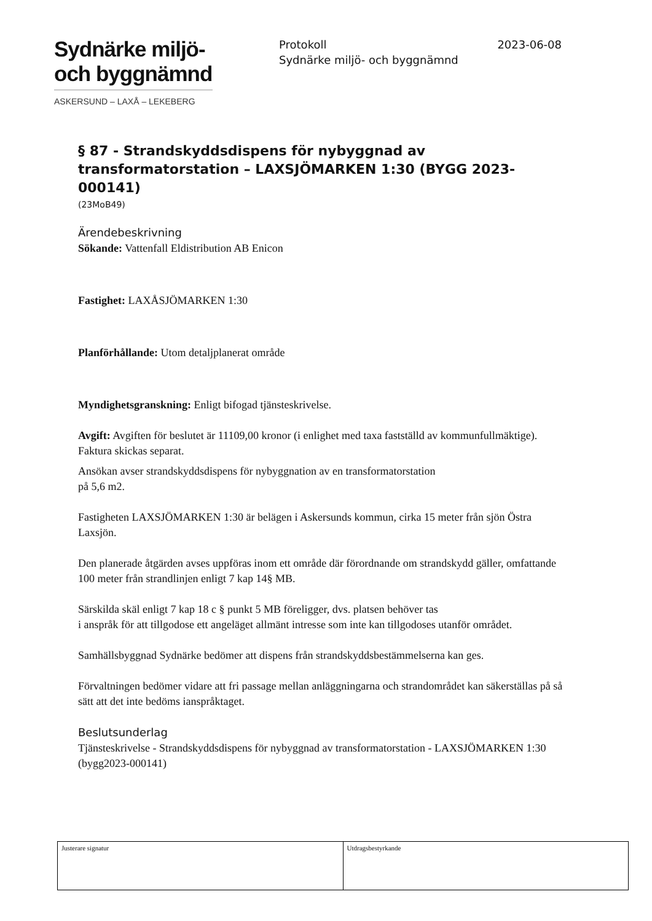Sydnärke miljö-
och byggnämnd
ASKERSUND – LAXÅ – LEKEBERG
Protokoll
Sydnärke miljö- och byggnämnd
2023-06-08
§ 87 - Strandskyddsdispens för nybyggnad av transformatorstation – LAXSJÖMARKEN 1:30 (BYGG 2023-000141)
(23MoB49)
Ärendebeskrivning
Sökande: Vattenfall Eldistribution AB Enicon
Fastighet: LAXÅSJÖMARKEN 1:30
Planförhållande: Utom detaljplanerat område
Myndighetsgranskning: Enligt bifogad tjänsteskrivelse.
Avgift: Avgiften för beslutet är 11109,00 kronor (i enlighet med taxa fastställd av kommunfullmäktige).
Faktura skickas separat.
Ansökan avser strandskyddsdispens för nybyggnation av en transformatorstation
på 5,6 m2.
Fastigheten LAXSJÖMARKEN 1:30 är belägen i Askersunds kommun, cirka 15 meter från sjön Östra Laxsjön.
Den planerade åtgärden avses uppföras inom ett område där förordnande om strandskydd gäller, omfattande 100 meter från strandlinjen enligt 7 kap 14§ MB.
Särskilda skäl enligt 7 kap 18 c § punkt 5 MB föreligger, dvs. platsen behöver tas
i anspråk för att tillgodose ett angeläget allmänt intresse som inte kan tillgodoses utanför området.
Samhällsbyggnad Sydnärke bedömer att dispens från strandskyddsbestämmelserna kan ges.
Förvaltningen bedömer vidare att fri passage mellan anläggningarna och strandområdet kan säkerställas på så sätt att det inte bedöms ianspråktaget.
Beslutsunderlag
Tjänsteskrivelse - Strandskyddsdispens för nybyggnad av transformatorstation - LAXSJÖMARKEN 1:30 (bygg2023-000141)
| Justerare signatur | Utdragsbestyrkande |